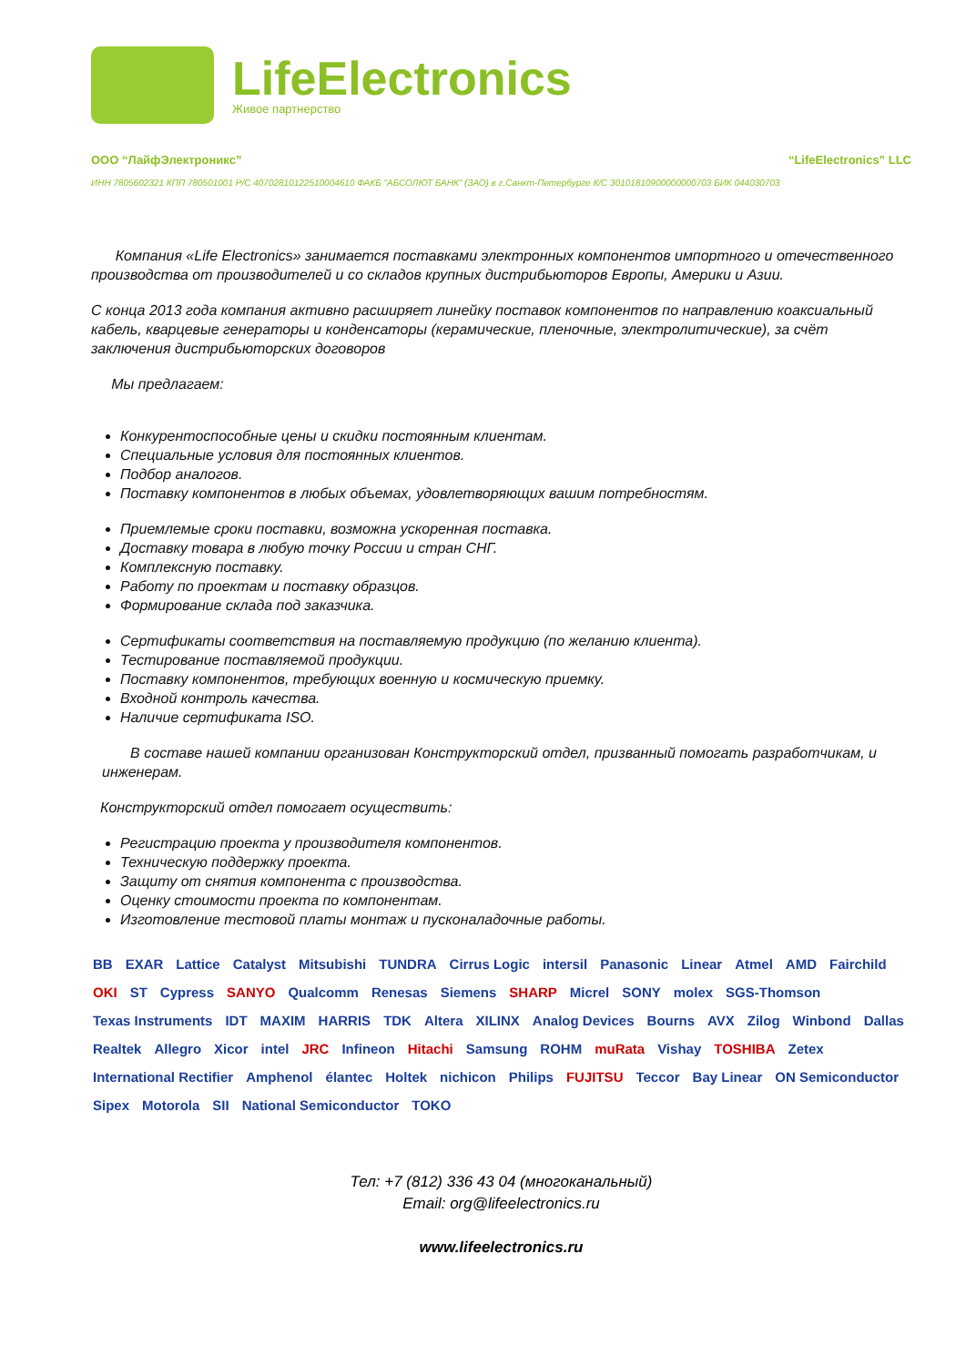LifeElectronics
Живое партнерство
ООО “ЛайфЭлектроникс” “LifeElectronics” LLC
ИНН 7805602321 КПП 780501001 Р/С 40702810122510004610 ФАКБ "АБСОЛЮТ БАНК" (ЗАО) в г.Санкт-Петербурге К/С 30101810900000000703 БИК 044030703
Компания «Life Electronics» занимается поставками электронных компонентов импортного и отечественного производства от производителей и со складов крупных дистрибьюторов Европы, Америки и Азии.
С конца 2013 года компания активно расширяет линейку поставок компонентов по направлению коаксиальный кабель, кварцевые генераторы и конденсаторы (керамические, пленочные, электролитические), за счёт заключения дистрибьюторских договоров
Мы предлагаем:
Конкурентоспособные цены и скидки постоянным клиентам.
Специальные условия для постоянных клиентов.
Подбор аналогов.
Поставку компонентов в любых объемах, удовлетворяющих вашим потребностям.
Приемлемые сроки поставки, возможна ускоренная поставка.
Доставку товара в любую точку России и стран СНГ.
Комплексную поставку.
Работу по проектам и поставку образцов.
Формирование склада под заказчика.
Сертификаты соответствия на поставляемую продукцию (по желанию клиента).
Тестирование поставляемой продукции.
Поставку компонентов, требующих военную и космическую приемку.
Входной контроль качества.
Наличие сертификата ISO.
В составе нашей компании организован Конструкторский отдел, призванный помогать разработчикам, и инженерам.
Конструкторский отдел помогает осуществить:
Регистрацию проекта у производителя компонентов.
Техническую поддержку проекта.
Защиту от снятия компонента с производства.
Оценку стоимости проекта по компонентам.
Изготовление тестовой платы монтаж и пусконаладочные работы.
BB EXAR Lattice Catalyst Mitsubishi TUNDRA Cirrus Logic intersil Panasonic Linear Atmel AMD Fairchild OKI ST Cypress SANYO Qualcomm Renesas Siemens SHARP Micrel SONY molex SGS-Thomson Texas Instruments IDT MAXIM HARRIS TDK Altera XILINX Analog Devices Bourns AVX Zilog Winbond Dallas Realtek Allegro Xicor intel JRC Infineon Hitachi Samsung ROHM muRata Vishay TOSHIBA Zetex International Rectifier Amphenol élantec Holtek nichicon Philips FUJITSU Teccor Bay Linear ON Semiconductor Sipex Motorola SII National Semiconductor TOKO
Тел: +7 (812) 336 43 04 (многоканальный)
Email: org@lifeelectronics.ru
www.lifeelectronics.ru